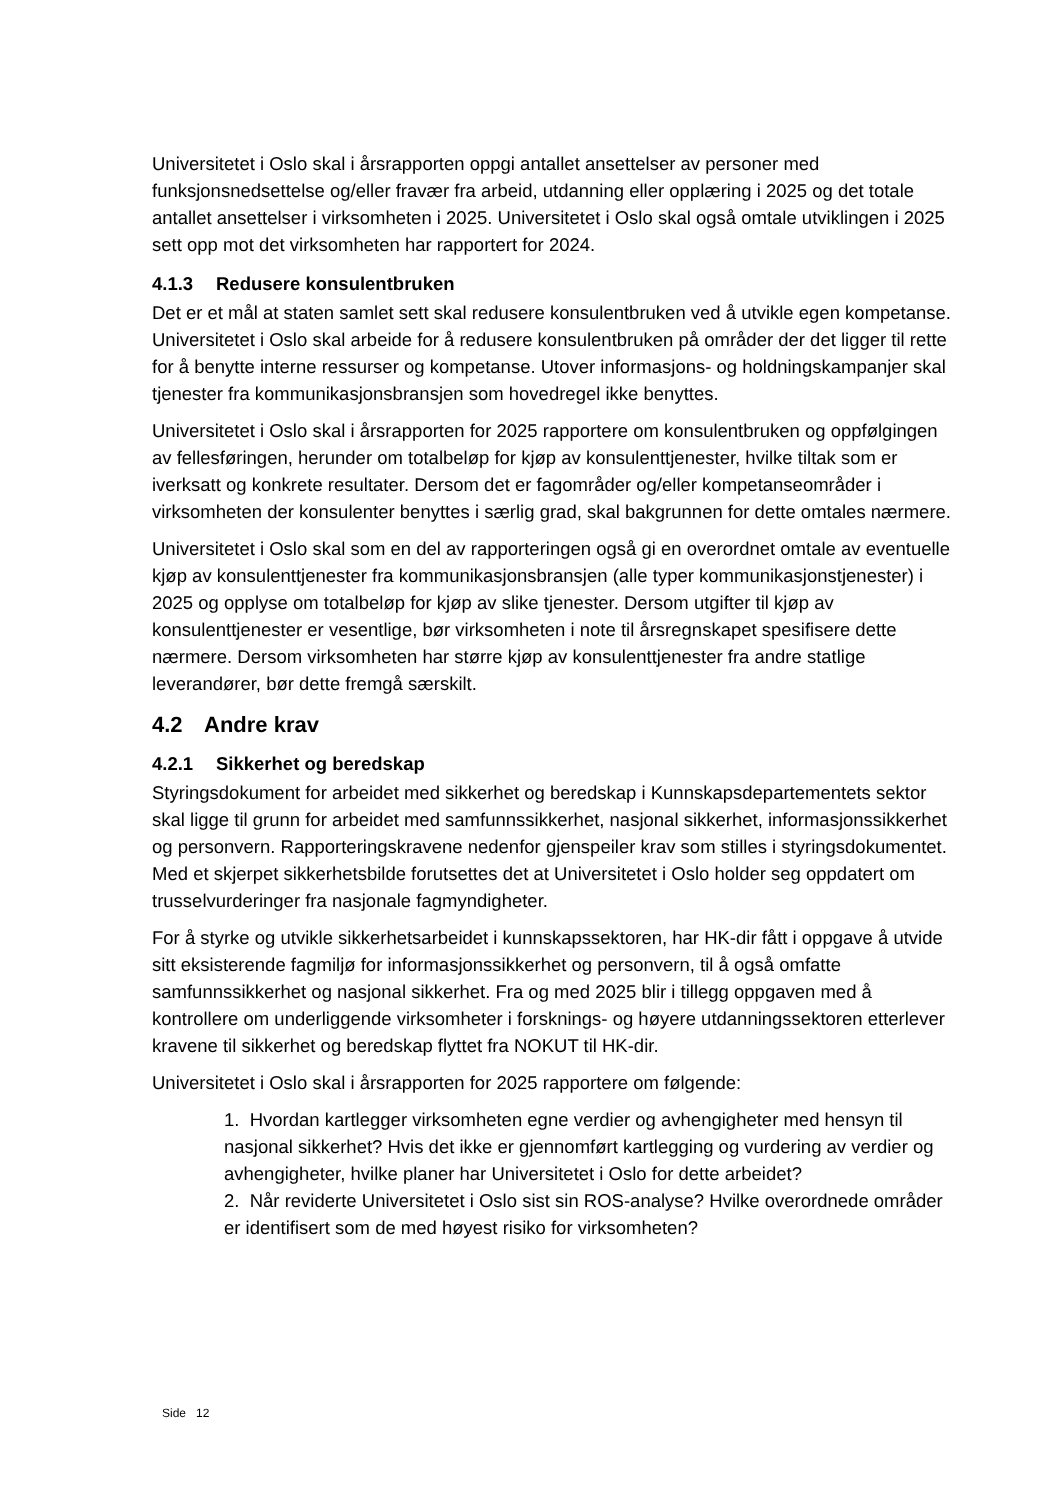Universitetet i Oslo skal i årsrapporten oppgi antallet ansettelser av personer med funksjonsnedsettelse og/eller fravær fra arbeid, utdanning eller opplæring i 2025 og det totale antallet ansettelser i virksomheten i 2025. Universitetet i Oslo skal også omtale utviklingen i 2025 sett opp mot det virksomheten har rapportert for 2024.
4.1.3 Redusere konsulentbruken
Det er et mål at staten samlet sett skal redusere konsulentbruken ved å utvikle egen kompetanse. Universitetet i Oslo skal arbeide for å redusere konsulentbruken på områder der det ligger til rette for å benytte interne ressurser og kompetanse. Utover informasjons- og holdningskampanjer skal tjenester fra kommunikasjonsbransjen som hovedregel ikke benyttes.
Universitetet i Oslo skal i årsrapporten for 2025 rapportere om konsulentbruken og oppfølgingen av fellesføringen, herunder om totalbeløp for kjøp av konsulenttjenester, hvilke tiltak som er iverksatt og konkrete resultater. Dersom det er fagområder og/eller kompetanseområder i virksomheten der konsulenter benyttes i særlig grad, skal bakgrunnen for dette omtales nærmere.
Universitetet i Oslo skal som en del av rapporteringen også gi en overordnet omtale av eventuelle kjøp av konsulenttjenester fra kommunikasjonsbransjen (alle typer kommunikasjonstjenester) i 2025 og opplyse om totalbeløp for kjøp av slike tjenester. Dersom utgifter til kjøp av konsulenttjenester er vesentlige, bør virksomheten i note til årsregnskapet spesifisere dette nærmere. Dersom virksomheten har større kjøp av konsulenttjenester fra andre statlige leverandører, bør dette fremgå særskilt.
4.2 Andre krav
4.2.1 Sikkerhet og beredskap
Styringsdokument for arbeidet med sikkerhet og beredskap i Kunnskapsdepartementets sektor skal ligge til grunn for arbeidet med samfunnssikkerhet, nasjonal sikkerhet, informasjonssikkerhet og personvern. Rapporteringskravene nedenfor gjenspeiler krav som stilles i styringsdokumentet. Med et skjerpet sikkerhetsbilde forutsettes det at Universitetet i Oslo holder seg oppdatert om trusselvurderinger fra nasjonale fagmyndigheter.
For å styrke og utvikle sikkerhetsarbeidet i kunnskapssektoren, har HK-dir fått i oppgave å utvide sitt eksisterende fagmiljø for informasjonssikkerhet og personvern, til å også omfatte samfunnssikkerhet og nasjonal sikkerhet. Fra og med 2025 blir i tillegg oppgaven med å kontrollere om underliggende virksomheter i forsknings- og høyere utdanningssektoren etterlever kravene til sikkerhet og beredskap flyttet fra NOKUT til HK-dir.
Universitetet i Oslo skal i årsrapporten for 2025 rapportere om følgende:
1. Hvordan kartlegger virksomheten egne verdier og avhengigheter med hensyn til nasjonal sikkerhet? Hvis det ikke er gjennomført kartlegging og vurdering av verdier og avhengigheter, hvilke planer har Universitetet i Oslo for dette arbeidet?
2. Når reviderte Universitetet i Oslo sist sin ROS-analyse? Hvilke overordnede områder er identifisert som de med høyest risiko for virksomheten?
Side 12